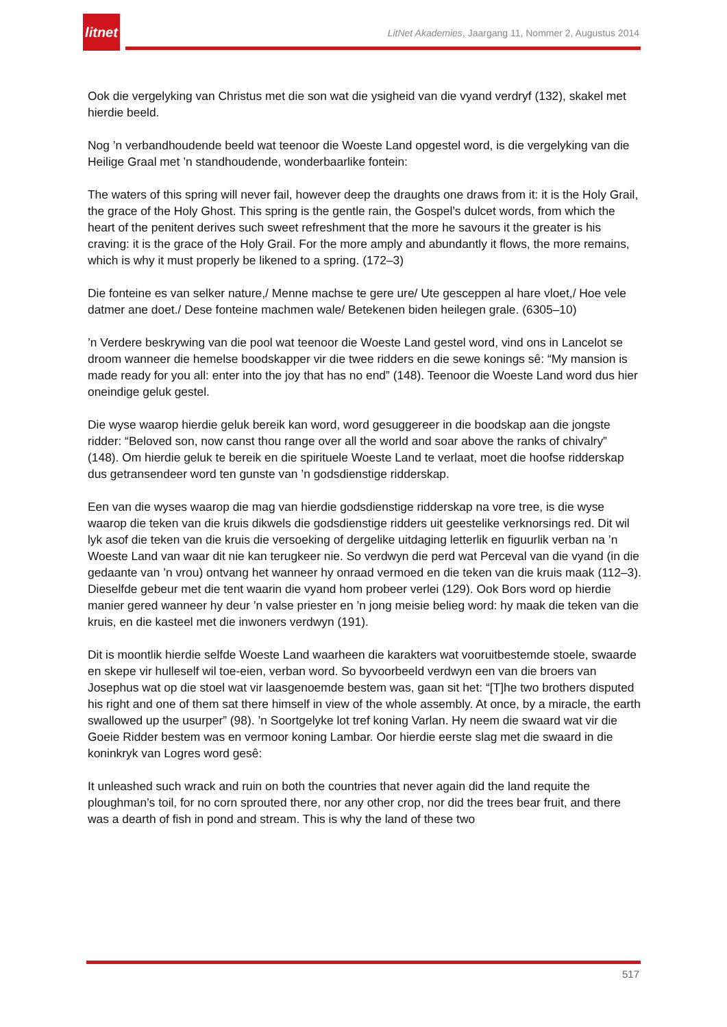litnet
LitNet Akademies, Jaargang 11, Nommer 2, Augustus 2014
Ook die vergelyking van Christus met die son wat die ysigheid van die vyand verdryf (132), skakel met hierdie beeld.
Nog ’n verbandhoudende beeld wat teenoor die Woeste Land opgestel word, is die vergelyking van die Heilige Graal met ’n standhoudende, wonderbaarlike fontein:
The waters of this spring will never fail, however deep the draughts one draws from it: it is the Holy Grail, the grace of the Holy Ghost. This spring is the gentle rain, the Gospel’s dulcet words, from which the heart of the penitent derives such sweet refreshment that the more he savours it the greater is his craving: it is the grace of the Holy Grail. For the more amply and abundantly it flows, the more remains, which is why it must properly be likened to a spring. (172–3)
Die fonteine es van selker nature,/ Menne machse te gere ure/ Ute gesceppen al hare vloet,/ Hoe vele datmer ane doet./ Dese fonteine machmen wale/ Betekenen biden heilegen grale. (6305–10)
’n Verdere beskrywing van die pool wat teenoor die Woeste Land gestel word, vind ons in Lancelot se droom wanneer die hemelse boodskapper vir die twee ridders en die sewe konings sê: “My mansion is made ready for you all: enter into the joy that has no end” (148). Teenoor die Woeste Land word dus hier oneindige geluk gestel.
Die wyse waarop hierdie geluk bereik kan word, word gesuggereer in die boodskap aan die jongste ridder: “Beloved son, now canst thou range over all the world and soar above the ranks of chivalry” (148). Om hierdie geluk te bereik en die spirituele Woeste Land te verlaat, moet die hoofse ridderskap dus getransendeer word ten gunste van ’n godsdienstige ridderskap.
Een van die wyses waarop die mag van hierdie godsdienstige ridderskap na vore tree, is die wyse waarop die teken van die kruis dikwels die godsdienstige ridders uit geestelike verknorsings red. Dit wil lyk asof die teken van die kruis die versoeking of dergelike uitdaging letterlik en figuurlik verban na ’n Woeste Land van waar dit nie kan terugkeer nie. So verdwyn die perd wat Perceval van die vyand (in die gedaante van ’n vrou) ontvang het wanneer hy onraad vermoed en die teken van die kruis maak (112–3). Dieselfde gebeur met die tent waarin die vyand hom probeer verlei (129). Ook Bors word op hierdie manier gered wanneer hy deur ’n valse priester en ’n jong meisie belieg word: hy maak die teken van die kruis, en die kasteel met die inwoners verdwyn (191).
Dit is moontlik hierdie selfde Woeste Land waarheen die karakters wat vooruitbestemde stoele, swaarde en skepe vir hulleself wil toe-eien, verban word. So byvoorbeeld verdwyn een van die broers van Josephus wat op die stoel wat vir laasgenoemde bestem was, gaan sit het: “[T]he two brothers disputed his right and one of them sat there himself in view of the whole assembly. At once, by a miracle, the earth swallowed up the usurper” (98). ’n Soortgelyke lot tref koning Varlan. Hy neem die swaard wat vir die Goeie Ridder bestem was en vermoor koning Lambar. Oor hierdie eerste slag met die swaard in die koninkryk van Logres word gesê:
It unleashed such wrack and ruin on both the countries that never again did the land requite the ploughman’s toil, for no corn sprouted there, nor any other crop, nor did the trees bear fruit, and there was a dearth of fish in pond and stream. This is why the land of these two
517